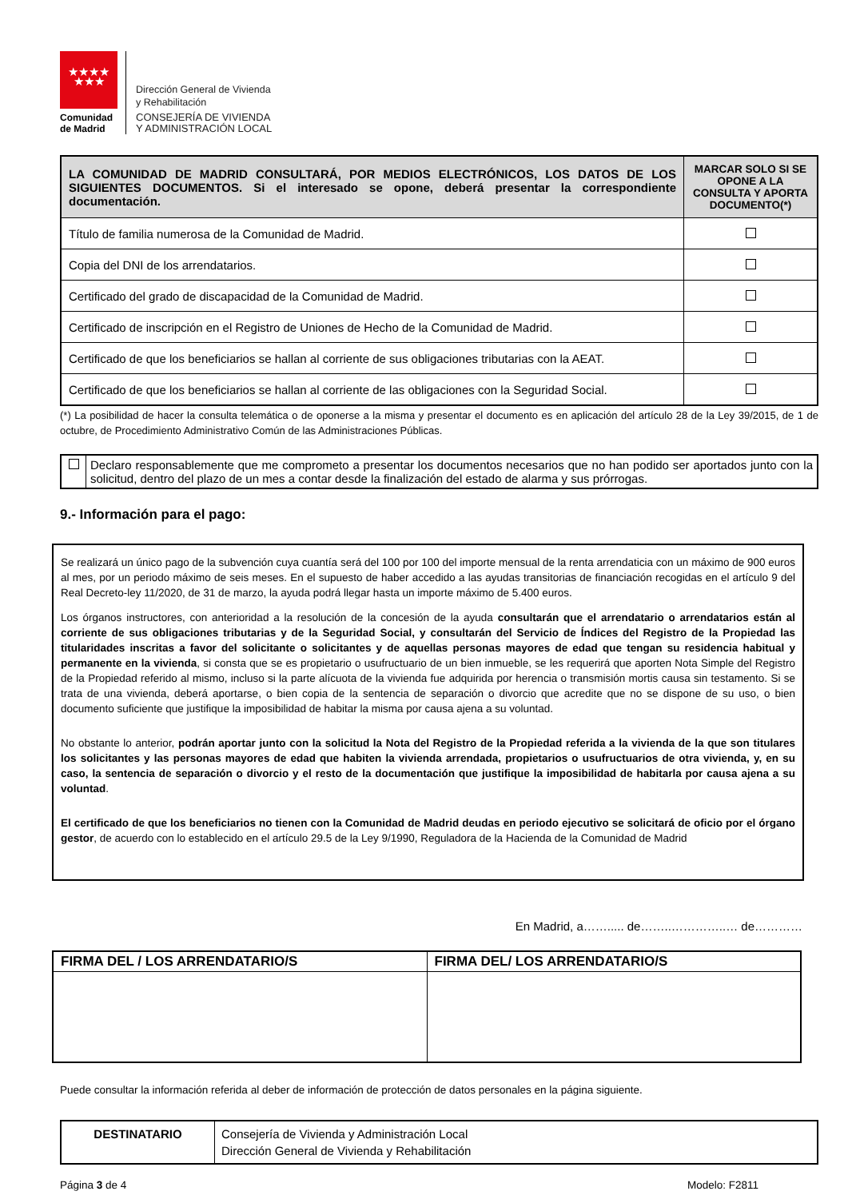★★★★
★★★
Comunidad de Madrid
Dirección General de Vivienda
y Rehabilitación
CONSEJERÍA DE VIVIENDA
Y ADMINISTRACIÓN LOCAL
| LA COMUNIDAD DE MADRID CONSULTARÁ, POR MEDIOS ELECTRÓNICOS, LOS DATOS DE LOS SIGUIENTES DOCUMENTOS. Si el interesado se opone, deberá presentar la correspondiente documentación. | MARCAR SOLO SI SE OPONE A LA CONSULTA Y APORTA DOCUMENTO(*) |
| --- | --- |
| Título de familia numerosa de la Comunidad de Madrid. | |
| Copia del DNI de los arrendatarios. | |
| Certificado del grado de discapacidad de la Comunidad de Madrid. | |
| Certificado de inscripción en el Registro de Uniones de Hecho de la Comunidad de Madrid. | |
| Certificado de que los beneficiarios se hallan al corriente de sus obligaciones tributarias con la AEAT. | |
| Certificado de que los beneficiarios se hallan al corriente de las obligaciones con la Seguridad Social. | |
(*) La posibilidad de hacer la consulta telemática o de oponerse a la misma y presentar el documento es en aplicación del artículo 28 de la Ley 39/2015, de 1 de octubre, de Procedimiento Administrativo Común de las Administraciones Públicas.
| | Declaro responsablemente que me comprometo a presentar los documentos necesarios que no han podido ser aportados junto con la solicitud, dentro del plazo de un mes a contar desde la finalización del estado de alarma y sus prórrogas. |
9.- Información para el pago:
Se realizará un único pago de la subvención cuya cuantía será del 100 por 100 del importe mensual de la renta arrendaticia con un máximo de 900 euros al mes, por un periodo máximo de seis meses. En el supuesto de haber accedido a las ayudas transitorias de financiación recogidas en el artículo 9 del Real Decreto-ley 11/2020, de 31 de marzo, la ayuda podrá llegar hasta un importe máximo de 5.400 euros.
Los órganos instructores, con anterioridad a la resolución de la concesión de la ayuda consultarán que el arrendatario o arrendatarios están al corriente de sus obligaciones tributarias y de la Seguridad Social, y consultarán del Servicio de Índices del Registro de la Propiedad las titularidades inscritas a favor del solicitante o solicitantes y de aquellas personas mayores de edad que tengan su residencia habitual y permanente en la vivienda, si consta que se es propietario o usufructuario de un bien inmueble, se les requerirá que aporten Nota Simple del Registro de la Propiedad referido al mismo, incluso si la parte alícuota de la vivienda fue adquirida por herencia o transmisión mortis causa sin testamento. Si se trata de una vivienda, deberá aportarse, o bien copia de la sentencia de separación o divorcio que acredite que no se dispone de su uso, o bien documento suficiente que justifique la imposibilidad de habitar la misma por causa ajena a su voluntad.
No obstante lo anterior, podrán aportar junto con la solicitud la Nota del Registro de la Propiedad referida a la vivienda de la que son titulares los solicitantes y las personas mayores de edad que habiten la vivienda arrendada, propietarios o usufructuarios de otra vivienda, y, en su caso, la sentencia de separación o divorcio y el resto de la documentación que justifique la imposibilidad de habitarla por causa ajena a su voluntad.
El certificado de que los beneficiarios no tienen con la Comunidad de Madrid deudas en periodo ejecutivo se solicitará de oficio por el órgano gestor, de acuerdo con lo establecido en el artículo 29.5 de la Ley 9/1990, Reguladora de la Hacienda de la Comunidad de Madrid
En Madrid, a……..... de……..…………..… de…………
| FIRMA DEL / LOS ARRENDATARIO/S | FIRMA DEL/ LOS ARRENDATARIO/S |
Puede consultar la información referida al deber de información de protección de datos personales en la página siguiente.
| DESTINATARIO | Consejería de Vivienda y Administración Local Dirección General de Vivienda y Rehabilitación |
Página 3 de 4 Modelo: F2811